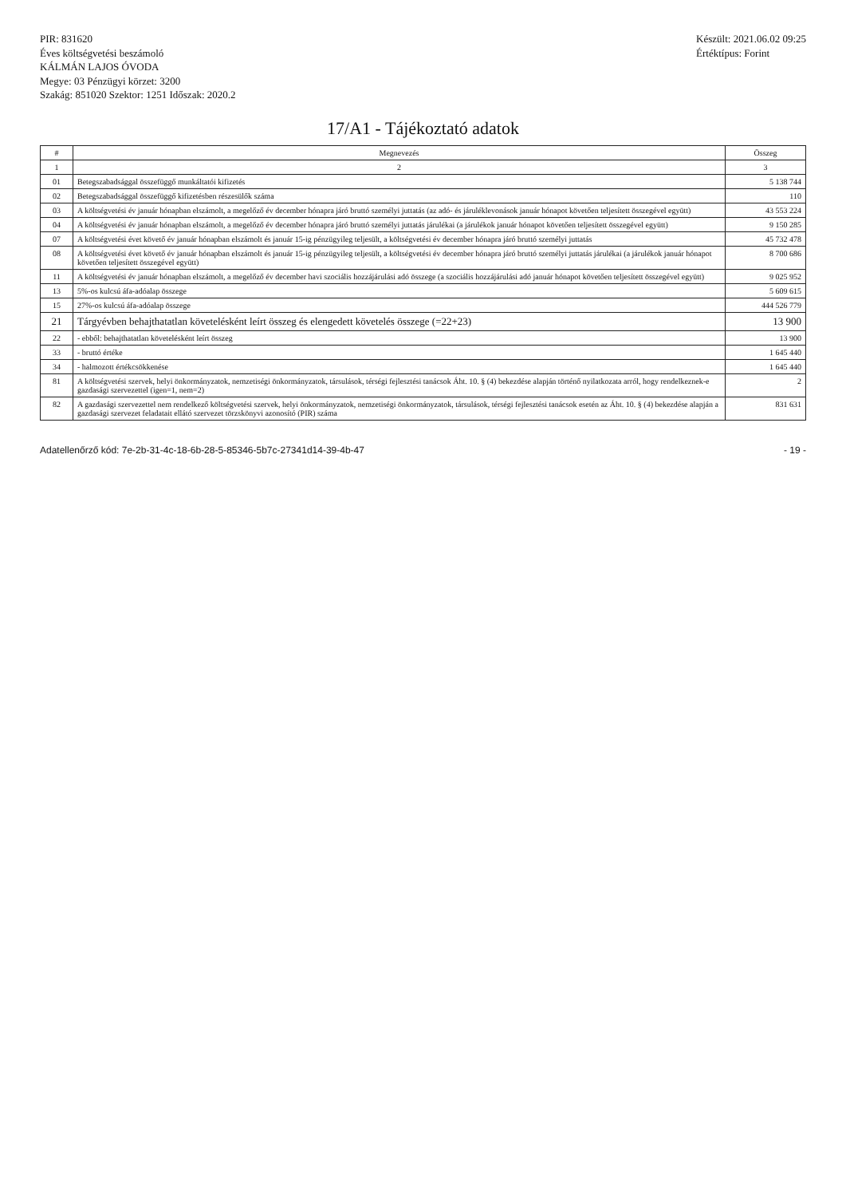PIR: 831620
Éves költségvetési beszámoló
KÁLMÁN LAJOS ÓVODA
Megye: 03 Pénzügyi körzet: 3200
Szakág: 851020 Szektor: 1251 Időszak: 2020.2
Készült: 2021.06.02 09:25
Értéktípus: Forint
17/A1 - Tájékoztató adatok
| # | Megnevezés | Összeg |
| --- | --- | --- |
| 1 | 2 | 3 |
| 01 | Betegszabadsággal összefüggő munkáltatói kifizetés | 5 138 744 |
| 02 | Betegszabadsággal összefüggő kifizetésben részesülők száma | 110 |
| 03 | A költségvetési év január hónapban elszámolt, a megelőző év december hónapra járó bruttó személyi juttatás (az adó- és járuléklevonások január hónapot követően teljesített összegével együtt) | 43 553 224 |
| 04 | A költségvetési év január hónapban elszámolt, a megelőző év december hónapra járó bruttó személyi juttatás járulékai (a járulékok január hónapot követően teljesített összegével együtt) | 9 150 285 |
| 07 | A költségvetési évet követő év január hónapban elszámolt és január 15-ig pénzügyileg teljesült, a költségvetési év december hónapra járó bruttó személyi juttatás | 45 732 478 |
| 08 | A költségvetési évet követő év január hónapban elszámolt és január 15-ig pénzügyileg teljesült, a költségvetési év december hónapra járó bruttó személyi juttatás járulékai (a járulékok január hónapot követően teljesített összegével együtt) | 8 700 686 |
| 11 | A költségvetési év január hónapban elszámolt, a megelőző év december havi szociális hozzájárulási adó összege (a szociális hozzájárulási adó január hónapot követően teljesített összegével együtt) | 9 025 952 |
| 13 | 5%-os kulcsú áfa-adóalap összege | 5 609 615 |
| 15 | 27%-os kulcsú áfa-adóalap összege | 444 526 779 |
| 21 | Tárgyévben behajthatatlan követelésként leírt összeg és elengedett követelés összege (=22+23) | 13 900 |
| 22 | - ebből: behajthatatlan követelésként leírt összeg | 13 900 |
| 33 | - bruttó értéke | 1 645 440 |
| 34 | - halmozott értékcsökkenése | 1 645 440 |
| 81 | A költségvetési szervek, helyi önkormányzatok, nemzetiségi önkormányzatok, társulások, térségi fejlesztési tanácsok Áht. 10. § (4) bekezdése alapján történő nyilatkozata arról, hogy rendelkeznek-e gazdasági szervezettel (igen=1, nem=2) | 2 |
| 82 | A gazdasági szervezettel nem rendelkező költségvetési szervek, helyi önkormányzatok, nemzetiségi önkormányzatok, társulások, térségi fejlesztési tanácsok esetén az Áht. 10. § (4) bekezdése alapján a gazdasági szervezet feladatait ellátó szervezet törzskönyvi azonosító (PIR) száma | 831 631 |
Adatellenőrző kód: 7e-2b-31-4c-18-6b-28-5-85346-5b7c-27341d14-39-4b-47
- 19 -